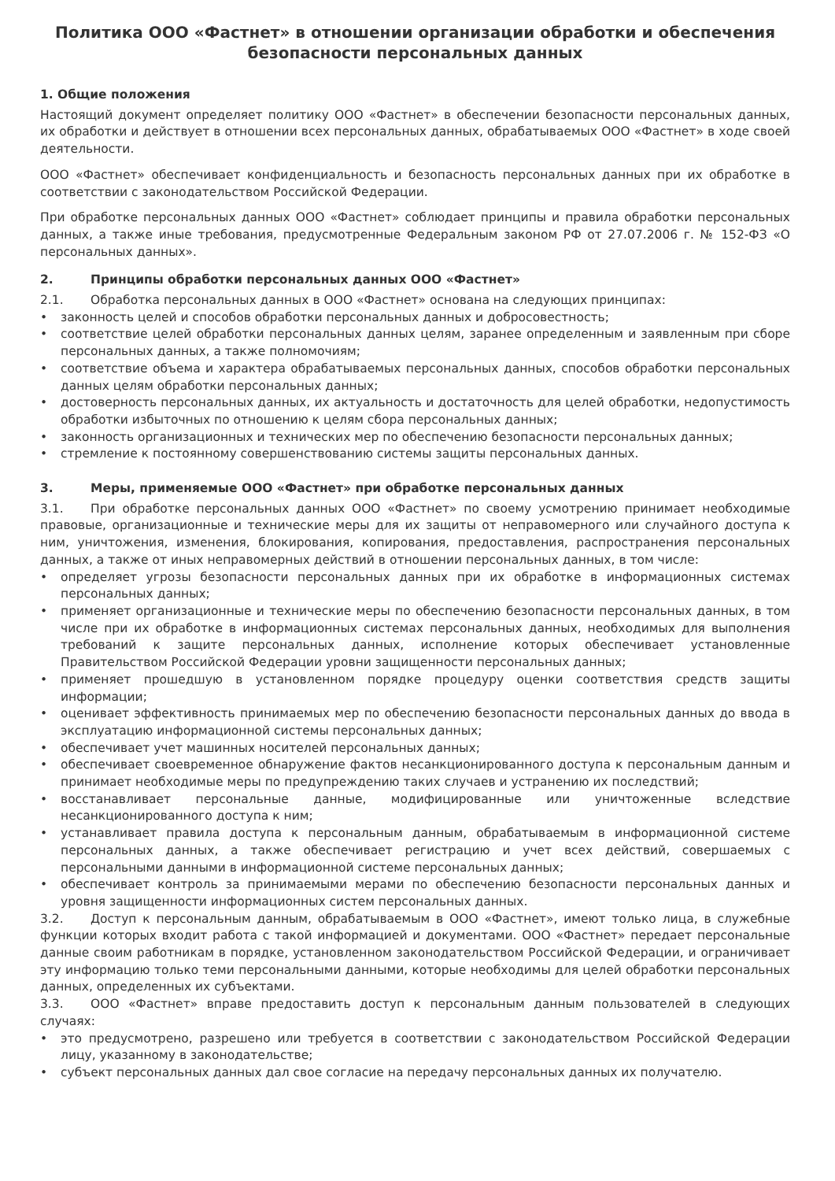Политика ООО «Фастнет» в отношении организации обработки и обеспечения безопасности персональных данных
1. Общие положения
Настоящий документ определяет политику ООО «Фастнет» в обеспечении безопасности персональных данных, их обработки и действует в отношении всех персональных данных, обрабатываемых ООО «Фастнет» в ходе своей деятельности.
ООО «Фастнет» обеспечивает конфиденциальность и безопасность персональных данных при их обработке в соответствии с законодательством Российской Федерации.
При обработке персональных данных ООО «Фастнет» соблюдает принципы и правила обработки персональных данных, а также иные требования, предусмотренные Федеральным законом РФ от 27.07.2006 г. № 152-ФЗ «О персональных данных».
2. Принципы обработки персональных данных ООО «Фастнет»
2.1. Обработка персональных данных в ООО «Фастнет» основана на следующих принципах:
• законность целей и способов обработки персональных данных и добросовестность;
• соответствие целей обработки персональных данных целям, заранее определенным и заявленным при сборе персональных данных, а также полномочиям;
• соответствие объема и характера обрабатываемых персональных данных, способов обработки персональных данных целям обработки персональных данных;
• достоверность персональных данных, их актуальность и достаточность для целей обработки, недопустимость обработки избыточных по отношению к целям сбора персональных данных;
• законность организационных и технических мер по обеспечению безопасности персональных данных;
• стремление к постоянному совершенствованию системы защиты персональных данных.
3. Меры, применяемые ООО «Фастнет» при обработке персональных данных
3.1. При обработке персональных данных ООО «Фастнет» по своему усмотрению принимает необходимые правовые, организационные и технические меры для их защиты от неправомерного или случайного доступа к ним, уничтожения, изменения, блокирования, копирования, предоставления, распространения персональных данных, а также от иных неправомерных действий в отношении персональных данных, в том числе:
• определяет угрозы безопасности персональных данных при их обработке в информационных системах персональных данных;
• применяет организационные и технические меры по обеспечению безопасности персональных данных, в том числе при их обработке в информационных системах персональных данных, необходимых для выполнения требований к защите персональных данных, исполнение которых обеспечивает установленные Правительством Российской Федерации уровни защищенности персональных данных;
• применяет прошедшую в установленном порядке процедуру оценки соответствия средств защиты информации;
• оценивает эффективность принимаемых мер по обеспечению безопасности персональных данных до ввода в эксплуатацию информационной системы персональных данных;
• обеспечивает учет машинных носителей персональных данных;
• обеспечивает своевременное обнаружение фактов несанкционированного доступа к персональным данным и принимает необходимые меры по предупреждению таких случаев и устранению их последствий;
• восстанавливает персональные данные, модифицированные или уничтоженные вследствие несанкционированного доступа к ним;
• устанавливает правила доступа к персональным данным, обрабатываемым в информационной системе персональных данных, а также обеспечивает регистрацию и учет всех действий, совершаемых с персональными данными в информационной системе персональных данных;
• обеспечивает контроль за принимаемыми мерами по обеспечению безопасности персональных данных и уровня защищенности информационных систем персональных данных.
3.2. Доступ к персональным данным, обрабатываемым в ООО «Фастнет», имеют только лица, в служебные функции которых входит работа с такой информацией и документами. ООО «Фастнет» передает персональные данные своим работникам в порядке, установленном законодательством Российской Федерации, и ограничивает эту информацию только теми персональными данными, которые необходимы для целей обработки персональных данных, определенных их субъектами.
3.3. ООО «Фастнет» вправе предоставить доступ к персональным данным пользователей в следующих случаях:
• это предусмотрено, разрешено или требуется в соответствии с законодательством Российской Федерации лицу, указанному в законодательстве;
• субъект персональных данных дал свое согласие на передачу персональных данных их получателю.